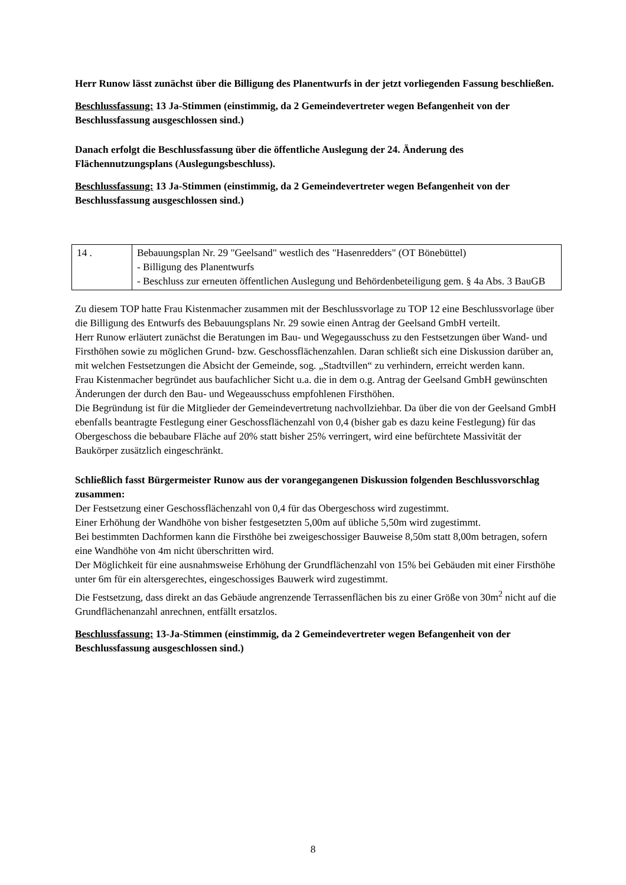Herr Runow lässt zunächst über die Billigung des Planentwurfs in der jetzt vorliegenden Fassung beschließen.
Beschlussfassung: 13 Ja-Stimmen (einstimmig, da 2 Gemeindevertreter wegen Befangenheit von der Beschlussfassung ausgeschlossen sind.)
Danach erfolgt die Beschlussfassung über die öffentliche Auslegung der 24. Änderung des Flächennutzungsplans (Auslegungsbeschluss).
Beschlussfassung: 13 Ja-Stimmen (einstimmig, da 2 Gemeindevertreter wegen Befangenheit von der Beschlussfassung ausgeschlossen sind.)
| 14 . | Bebauungsplan Nr. 29 "Geelsand" westlich des "Hasenredders" (OT Bönebüttel) - Billigung des Planentwurfs - Beschluss zur erneuten öffentlichen Auslegung und Behördenbeteiligung gem. § 4a Abs. 3 BauGB |
Zu diesem TOP hatte Frau Kistenmacher zusammen mit der Beschlussvorlage zu TOP 12 eine Beschlussvorlage über die Billigung des Entwurfs des Bebauungsplans Nr. 29 sowie einen Antrag der Geelsand GmbH verteilt.
Herr Runow erläutert zunächst die Beratungen im Bau- und Wegegausschuss zu den Festsetzungen über Wand- und Firsthöhen sowie zu möglichen Grund- bzw. Geschossflächenzahlen. Daran schließt sich eine Diskussion darüber an, mit welchen Festsetzungen die Absicht der Gemeinde, sog. „Stadtvillen“ zu verhindern, erreicht werden kann.
Frau Kistenmacher begründet aus baufachlicher Sicht u.a. die in dem o.g. Antrag der Geelsand GmbH gewünschten Änderungen der durch den Bau- und Wegeausschuss empfohlenen Firsthöhen.
Die Begründung ist für die Mitglieder der Gemeindevertretung nachvollziehbar. Da über die von der Geelsand GmbH ebenfalls beantragte Festlegung einer Geschossflächenzahl von 0,4 (bisher gab es dazu keine Festlegung) für das Obergeschoss die bebaubare Fläche auf 20% statt bisher 25% verringert, wird eine befürchtete Massivität der Baukörper zusätzlich eingeschränkt.
Schließlich fasst Bürgermeister Runow aus der vorangegangenen Diskussion folgenden Beschlussvorschlag zusammen:
Der Festsetzung einer Geschossflächenzahl von 0,4 für das Obergeschoss wird zugestimmt.
Einer Erhöhung der Wandhöhe von bisher festgesetzten 5,00m auf übliche 5,50m wird zugestimmt.
Bei bestimmten Dachformen kann die Firsthöhe bei zweigeschossiger Bauweise 8,50m statt 8,00m betragen, sofern eine Wandhöhe von 4m nicht überschritten wird.
Der Möglichkeit für eine ausnahmsweise Erhöhung der Grundflächenzahl von 15% bei Gebäuden mit einer Firsthöhe unter 6m für ein altersgerechtes, eingeschossiges Bauwerk wird zugestimmt.
Die Festsetzung, dass direkt an das Gebäude angrenzende Terrassenflächen bis zu einer Größe von 30m<sup>2</sup> nicht auf die Grundflächenanzahl anrechnen, entfällt ersatzlos.
Beschlussfassung: 13-Ja-Stimmen (einstimmig, da 2 Gemeindevertreter wegen Befangenheit von der Beschlussfassung ausgeschlossen sind.)
8